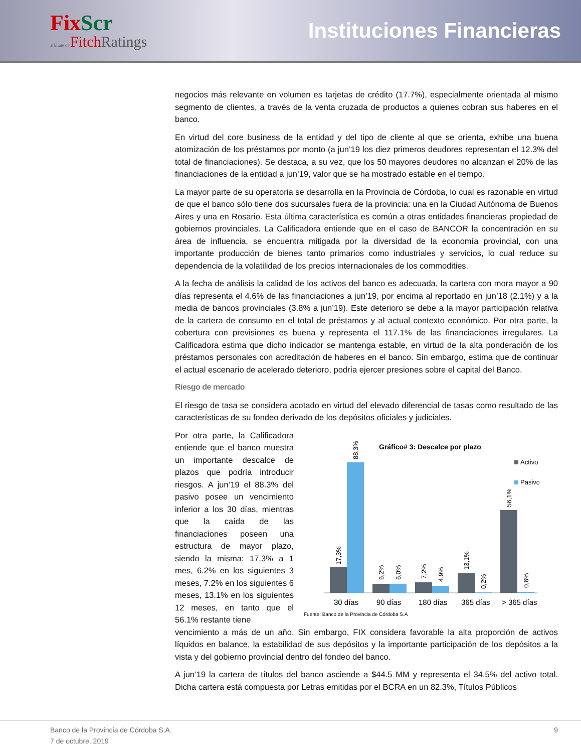Fix Scr
affiliate of Fitch Ratings
Instituciones Financieras
negocios más relevante en volumen es tarjetas de crédito (17.7%), especialmente orientada al mismo segmento de clientes, a través de la venta cruzada de productos a quienes cobran sus haberes en el banco.
En virtud del core business de la entidad y del tipo de cliente al que se orienta, exhibe una buena atomización de los préstamos por monto (a jun’19 los diez primeros deudores representan el 12.3% del total de financiaciones). Se destaca, a su vez, que los 50 mayores deudores no alcanzan el 20% de las financiaciones de la entidad a jun’19, valor que se ha mostrado estable en el tiempo.
La mayor parte de su operatoria se desarrolla en la Provincia de Córdoba, lo cual es razonable en virtud de que el banco sólo tiene dos sucursales fuera de la provincia: una en la Ciudad Autónoma de Buenos Aires y una en Rosario. Esta última característica es común a otras entidades financieras propiedad de gobiernos provinciales. La Calificadora entiende que en el caso de BANCOR la concentración en su área de influencia, se encuentra mitigada por la diversidad de la economía provincial, con una importante producción de bienes tanto primarios como industriales y servicios, lo cual reduce su dependencia de la volatilidad de los precios internacionales de los commodities.
A la fecha de análisis la calidad de los activos del banco es adecuada, la cartera con mora mayor a 90 días representa el 4.6% de las financiaciones a jun’19, por encima al reportado en jun’18 (2.1%) y a la media de bancos provinciales (3.8% a jun’19). Este deterioro se debe a la mayor participación relativa de la cartera de consumo en el total de préstamos y al actual contexto económico. Por otra parte, la cobertura con previsiones es buena y representa el 117.1% de las financiaciones irregulares. La Calificadora estima que dicho indicador se mantenga estable, en virtud de la alta ponderación de los préstamos personales con acreditación de haberes en el banco. Sin embargo, estima que de continuar el actual escenario de acelerado deterioro, podría ejercer presiones sobre el capital del Banco.
Riesgo de mercado
El riesgo de tasa se considera acotado en virtud del elevado diferencial de tasas como resultado de las características de su fondeo derivado de los depósitos oficiales y judiciales.
Por otra parte, la Calificadora entiende que el banco muestra un importante descalce de plazos que podría introducir riesgos. A jun’19 el 88.3% del pasivo posee un vencimiento inferior a los 30 días, mientras que la caída de las financiaciones poseen una estructura de mayor plazo, siendo la misma: 17.3% a 1 mes, 6.2% en los siguientes 3 meses, 7.2% en los siguientes 6 meses, 13.1% en los siguientes 12 meses, en tanto que el 56.1% restante tiene
Gráfico# 3: Descalce por plazo
Activo
Pasivo
17,3%
88,3%
6,2%
6,0%
7,2%
4,9%
13,1%
0,2%
56,1%
0,6%
30 días
90 días
180 días
365 días
> 365 días
Fuente: Banco de la Provincia de Córdoba S.A
vencimiento a más de un año. Sin embargo, FIX considera favorable la alta proporción de activos líquidos en balance, la estabilidad de sus depósitos y la importante participación de los depósitos a la vista y del gobierno provincial dentro del fondeo del banco.
A jun’19 la cartera de títulos del banco asciende a $44.5 MM y representa el 34.5% del activo total. Dicha cartera está compuesta por Letras emitidas por el BCRA en un 82.3%, Títulos Públicos
Banco de la Provincia de Córdoba S.A.
7 de octubre, 2019
9